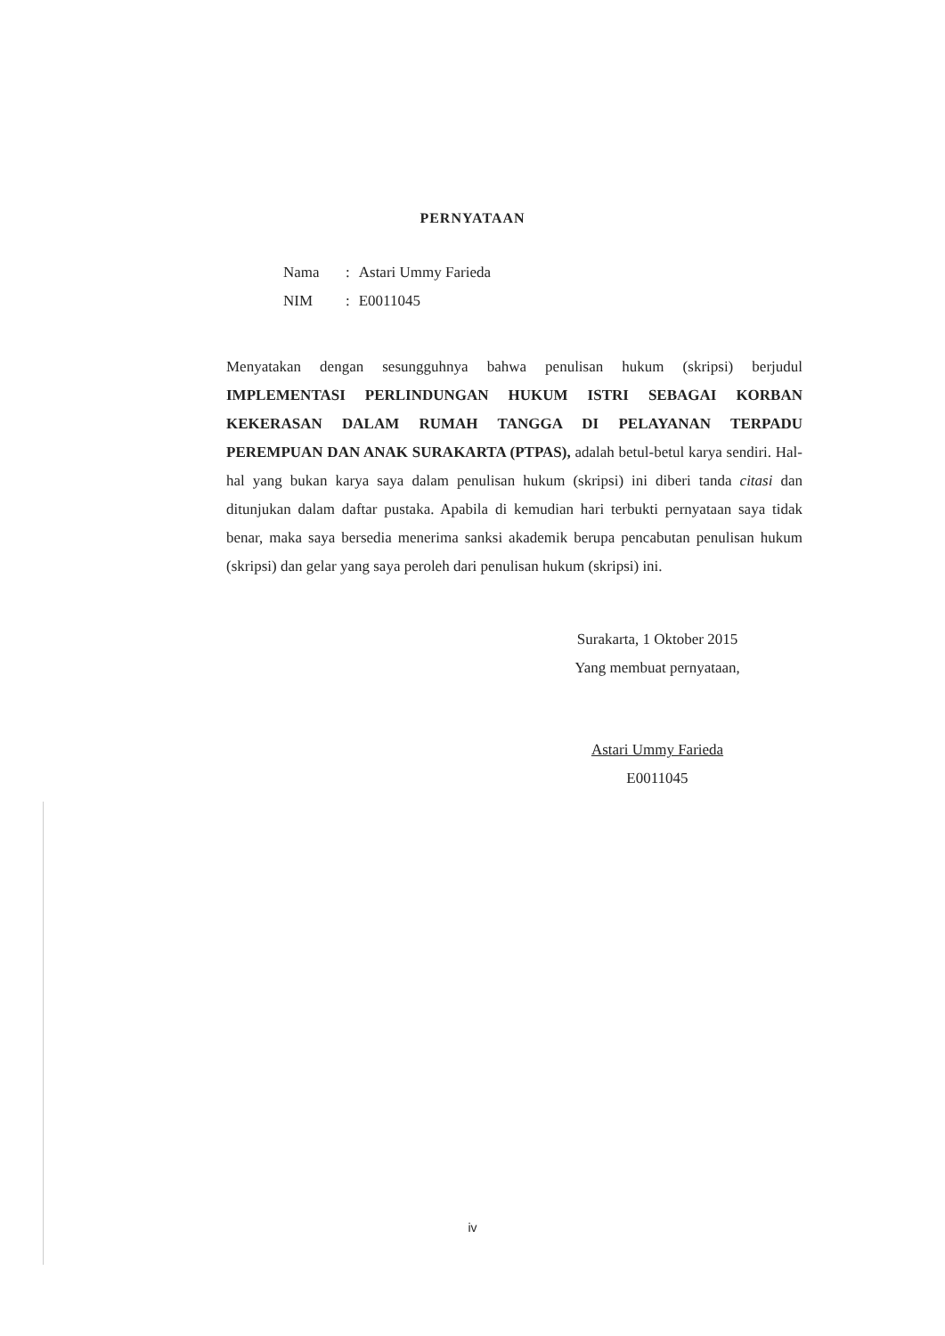PERNYATAAN
| Nama | : | Astari Ummy Farieda |
| NIM | : | E0011045 |
Menyatakan dengan sesungguhnya bahwa penulisan hukum (skripsi) berjudul IMPLEMENTASI PERLINDUNGAN HUKUM ISTRI SEBAGAI KORBAN KEKERASAN DALAM RUMAH TANGGA DI PELAYANAN TERPADU PEREMPUAN DAN ANAK SURAKARTA (PTPAS), adalah betul-betul karya sendiri. Hal-hal yang bukan karya saya dalam penulisan hukum (skripsi) ini diberi tanda citasi dan ditunjukan dalam daftar pustaka. Apabila di kemudian hari terbukti pernyataan saya tidak benar, maka saya bersedia menerima sanksi akademik berupa pencabutan penulisan hukum (skripsi) dan gelar yang saya peroleh dari penulisan hukum (skripsi) ini.
Surakarta, 1 Oktober 2015
Yang membuat pernyataan,
Astari Ummy Farieda
E0011045
iv